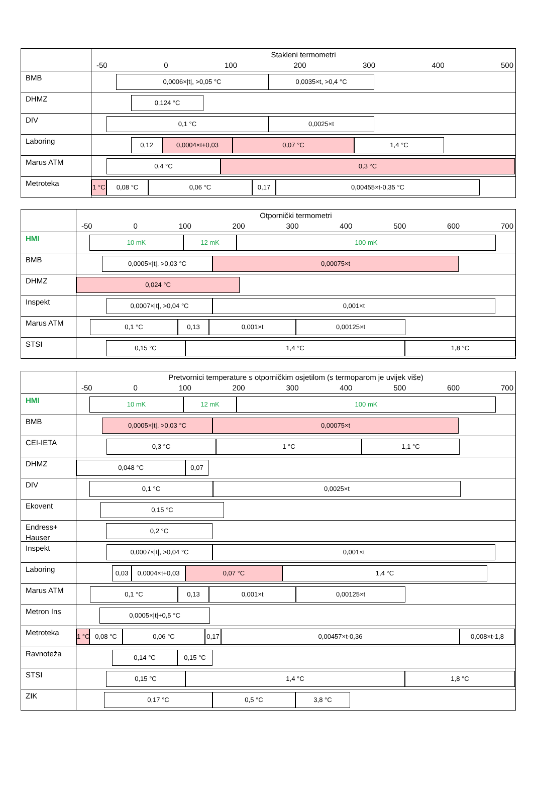Stakleni termometri
-50 0 100 200 300 400 500
BMB
0,0006×|t|, >0,05 °C 0,0035×t, >0,4 °C
DHMZ
0,124 °C
DIV
0,1 °C 0,0025×t
Laboring
0,12 0,0004×t+0,03 0,07 °C 1,4 °C
Marus ATM
0,4 °C 0,3 °C
Metroteka
1 °C
0,08 °C 0,06 °C 0,17 0,00455×t-0,35 °C
Otpornički termometri
-50 0 100 200 300 400 500 600 700
HMI
10 mK 12 mK 100 mK
BMB
0,0005×|t|, >0,03 °C 0,00075×t
DHMZ
0,024 °C
Inspekt
0,0007×|t|, >0,04 °C 0,001×t
Marus ATM
0,1 °C 0,13 0,001×t 0,00125×t
STSI
0,15 °C 1,4 °C 1,8 °C
Pretvornici temperature s otporničkim osjetilom (s termoparom je uvijek više)
-50 0 100 200 300 400 500 600 700
HMI
10 mK 12 mK 100 mK
BMB
0,0005×|t|, >0,03 °C 0,00075×t
CEI-IETA
0,3 °C 1 °C 1,1 °C
DHMZ
0,048 °C 0,07
DIV
0,1 °C 0,0025×t
Ekovent
0,15 °C
Endress+
Hauser
0,2 °C
Inspekt
0,0007×|t|, >0,04 °C 0,001×t
Laboring
0,03 0,0004×t+0,03 0,07 °C 1,4 °C
Marus ATM
0,1 °C 0,13 0,001×t 0,00125×t
Metron Ins
0,0005×|t|+0,5 °C
Metroteka
1 °C
0,08 °C 0,06 °C 0,17 0,00457×t-0,36 0,008×t-1,8
Ravnoteža
0,14 °C 0,15 °C
STSI
0,15 °C 1,4 °C 1,8 °C
ZIK
0,17 °C 0,5 °C 3,8 °C